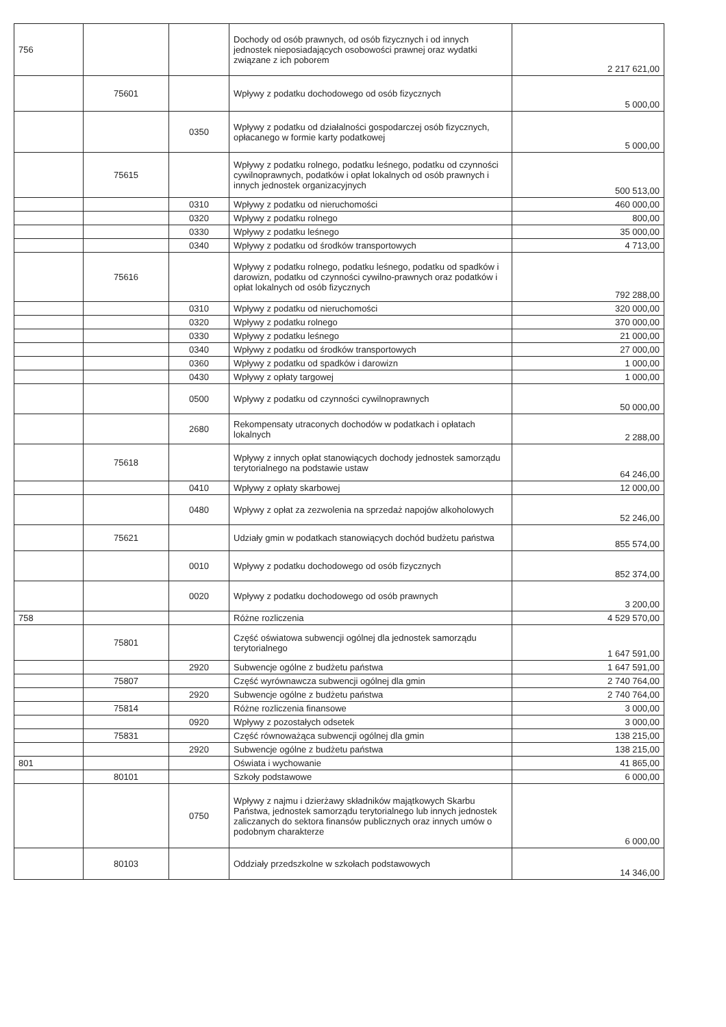| 756 | | | Dochody od osób prawnych, od osób fizycznych i od innych jednostek nieposiadających osobowości prawnej oraz wydatki związane z ich poborem | 2 217 621,00 |
| | 75601 | | Wpływy z podatku dochodowego od osób fizycznych | 5 000,00 |
| | | 0350 | Wpływy z podatku od działalności gospodarczej osób fizycznych, opłacanego w formie karty podatkowej | 5 000,00 |
| | 75615 | | Wpływy z podatku rolnego, podatku leśnego, podatku od czynności cywilnoprawnych, podatków i opłat lokalnych od osób prawnych i innych jednostek organizacyjnych | 500 513,00 |
| | | 0310 | Wpływy z podatku od nieruchomości | 460 000,00 |
| | | 0320 | Wpływy z podatku rolnego | 800,00 |
| | | 0330 | Wpływy z podatku leśnego | 35 000,00 |
| | | 0340 | Wpływy z podatku od środków transportowych | 4 713,00 |
| | 75616 | | Wpływy z podatku rolnego, podatku leśnego, podatku od spadków i darowizn, podatku od czynności cywilno-prawnych oraz podatków i opłat lokalnych od osób fizycznych | 792 288,00 |
| | | 0310 | Wpływy z podatku od nieruchomości | 320 000,00 |
| | | 0320 | Wpływy z podatku rolnego | 370 000,00 |
| | | 0330 | Wpływy z podatku leśnego | 21 000,00 |
| | | 0340 | Wpływy z podatku od środków transportowych | 27 000,00 |
| | | 0360 | Wpływy z podatku od spadków i darowizn | 1 000,00 |
| | | 0430 | Wpływy z opłaty targowej | 1 000,00 |
| | | 0500 | Wpływy z podatku od czynności cywilnoprawnych | 50 000,00 |
| | | 2680 | Rekompensaty utraconych dochodów w podatkach i opłatach lokalnych | 2 288,00 |
| | 75618 | | Wpływy z innych opłat stanowiących dochody jednostek samorządu terytorialnego na podstawie ustaw | 64 246,00 |
| | | 0410 | Wpływy z opłaty skarbowej | 12 000,00 |
| | | 0480 | Wpływy z opłat za zezwolenia na sprzedaż napojów alkoholowych | 52 246,00 |
| | 75621 | | Udziały gmin w podatkach stanowiących dochód budżetu państwa | 855 574,00 |
| | | 0010 | Wpływy z podatku dochodowego od osób fizycznych | 852 374,00 |
| | | 0020 | Wpływy z podatku dochodowego od osób prawnych | 3 200,00 |
| 758 | | | Różne rozliczenia | 4 529 570,00 |
| | 75801 | | Część oświatowa subwencji ogólnej dla jednostek samorządu terytorialnego | 1 647 591,00 |
| | | 2920 | Subwencje ogólne z budżetu państwa | 1 647 591,00 |
| | 75807 | | Część wyrównawcza subwencji ogólnej dla gmin | 2 740 764,00 |
| | | 2920 | Subwencje ogólne z budżetu państwa | 2 740 764,00 |
| | 75814 | | Różne rozliczenia finansowe | 3 000,00 |
| | | 0920 | Wpływy z pozostałych odsetek | 3 000,00 |
| | 75831 | | Część równoważąca subwencji ogólnej dla gmin | 138 215,00 |
| | | 2920 | Subwencje ogólne z budżetu państwa | 138 215,00 |
| 801 | | | Oświata i wychowanie | 41 865,00 |
| | 80101 | | Szkoły podstawowe | 6 000,00 |
| | | 0750 | Wpływy z najmu i dzierżawy składników majątkowych Skarbu Państwa, jednostek samorządu terytorialnego lub innych jednostek zaliczanych do sektora finansów publicznych oraz innych umów o podobnym charakterze | 6 000,00 |
| | 80103 | | Oddziały przedszkolne w szkołach podstawowych | 14 346,00 |